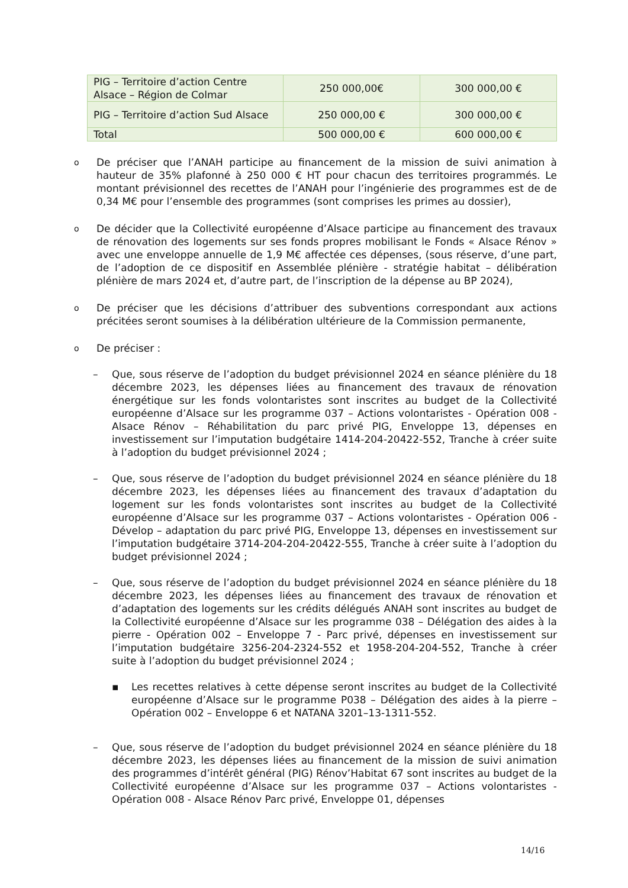| PIG – Territoire d’action Centre Alsace – Région de Colmar | 250 000,00€ | 300 000,00 € |
| PIG – Territoire d’action Sud Alsace | 250 000,00 € | 300 000,00 € |
| Total | 500 000,00 € | 600 000,00 € |
o
De préciser que l’ANAH participe au financement de la mission de suivi animation à hauteur de 35% plafonné à 250 000 € HT pour chacun des territoires programmés. Le montant prévisionnel des recettes de l’ANAH pour l’ingénierie des programmes est de de 0,34 M€ pour l’ensemble des programmes (sont comprises les primes au dossier),
o
De décider que la Collectivité européenne d’Alsace participe au financement des travaux de rénovation des logements sur ses fonds propres mobilisant le Fonds « Alsace Rénov » avec une enveloppe annuelle de 1,9 M€ affectée ces dépenses, (sous réserve, d’une part, de l’adoption de ce dispositif en Assemblée plénière - stratégie habitat – délibération plénière de mars 2024 et, d’autre part, de l’inscription de la dépense au BP 2024),
o
De préciser que les décisions d’attribuer des subventions correspondant aux actions précitées seront soumises à la délibération ultérieure de la Commission permanente,
o
De préciser :
– Que, sous réserve de l’adoption du budget prévisionnel 2024 en séance plénière du 18 décembre 2023, les dépenses liées au financement des travaux de rénovation énergétique sur les fonds volontaristes sont inscrites au budget de la Collectivité européenne d’Alsace sur les programme 037 – Actions volontaristes - Opération 008 - Alsace Rénov – Réhabilitation du parc privé PIG, Enveloppe 13, dépenses en investissement sur l’imputation budgétaire 1414-204-20422-552, Tranche à créer suite à l’adoption du budget prévisionnel 2024 ;
– Que, sous réserve de l’adoption du budget prévisionnel 2024 en séance plénière du 18 décembre 2023, les dépenses liées au financement des travaux d’adaptation du logement sur les fonds volontaristes sont inscrites au budget de la Collectivité européenne d’Alsace sur les programme 037 – Actions volontaristes - Opération 006 - Dévelop – adaptation du parc privé PIG, Enveloppe 13, dépenses en investissement sur l’imputation budgétaire 3714-204-204-20422-555, Tranche à créer suite à l’adoption du budget prévisionnel 2024 ;
– Que, sous réserve de l’adoption du budget prévisionnel 2024 en séance plénière du 18 décembre 2023, les dépenses liées au financement des travaux de rénovation et d’adaptation des logements sur les crédits délégués ANAH sont inscrites au budget de la Collectivité européenne d’Alsace sur les programme 038 – Délégation des aides à la pierre - Opération 002 – Enveloppe 7 - Parc privé, dépenses en investissement sur l’imputation budgétaire 3256-204-2324-552 et 1958-204-204-552, Tranche à créer suite à l’adoption du budget prévisionnel 2024 ;
▪ Les recettes relatives à cette dépense seront inscrites au budget de la Collectivité européenne d’Alsace sur le programme P038 – Délégation des aides à la pierre – Opération 002 – Enveloppe 6 et NATANA 3201–13-1311-552.
– Que, sous réserve de l’adoption du budget prévisionnel 2024 en séance plénière du 18 décembre 2023, les dépenses liées au financement de la mission de suivi animation des programmes d’intérêt général (PIG) Rénov’Habitat 67 sont inscrites au budget de la Collectivité européenne d’Alsace sur les programme 037 – Actions volontaristes - Opération 008 - Alsace Rénov Parc privé, Enveloppe 01, dépenses
14/16